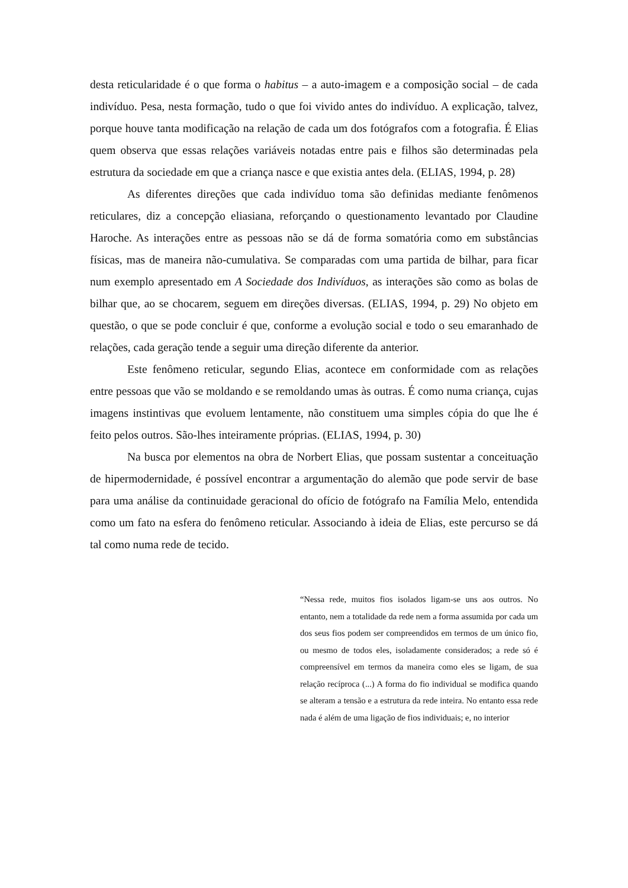desta reticularidade é o que forma o habitus – a auto-imagem e a composição social – de cada indivíduo. Pesa, nesta formação, tudo o que foi vivido antes do indivíduo. A explicação, talvez, porque houve tanta modificação na relação de cada um dos fotógrafos com a fotografia. É Elias quem observa que essas relações variáveis notadas entre pais e filhos são determinadas pela estrutura da sociedade em que a criança nasce e que existia antes dela. (ELIAS, 1994, p. 28)
As diferentes direções que cada indivíduo toma são definidas mediante fenômenos reticulares, diz a concepção eliasiana, reforçando o questionamento levantado por Claudine Haroche. As interações entre as pessoas não se dá de forma somatória como em substâncias físicas, mas de maneira não-cumulativa. Se comparadas com uma partida de bilhar, para ficar num exemplo apresentado em A Sociedade dos Indivíduos, as interações são como as bolas de bilhar que, ao se chocarem, seguem em direções diversas. (ELIAS, 1994, p. 29) No objeto em questão, o que se pode concluir é que, conforme a evolução social e todo o seu emaranhado de relações, cada geração tende a seguir uma direção diferente da anterior.
Este fenômeno reticular, segundo Elias, acontece em conformidade com as relações entre pessoas que vão se moldando e se remoldando umas às outras. É como numa criança, cujas imagens instintivas que evoluem lentamente, não constituem uma simples cópia do que lhe é feito pelos outros. São-lhes inteiramente próprias. (ELIAS, 1994, p. 30)
Na busca por elementos na obra de Norbert Elias, que possam sustentar a conceituação de hipermodernidade, é possível encontrar a argumentação do alemão que pode servir de base para uma análise da continuidade geracional do ofício de fotógrafo na Família Melo, entendida como um fato na esfera do fenômeno reticular. Associando à ideia de Elias, este percurso se dá tal como numa rede de tecido.
“Nessa rede, muitos fios isolados ligam-se uns aos outros. No entanto, nem a totalidade da rede nem a forma assumida por cada um dos seus fios podem ser compreendidos em termos de um único fio, ou mesmo de todos eles, isoladamente considerados; a rede só é compreensível em termos da maneira como eles se ligam, de sua relação recíproca (...) A forma do fio individual se modifica quando se alteram a tensão e a estrutura da rede inteira. No entanto essa rede nada é além de uma ligação de fios individuais; e, no interior